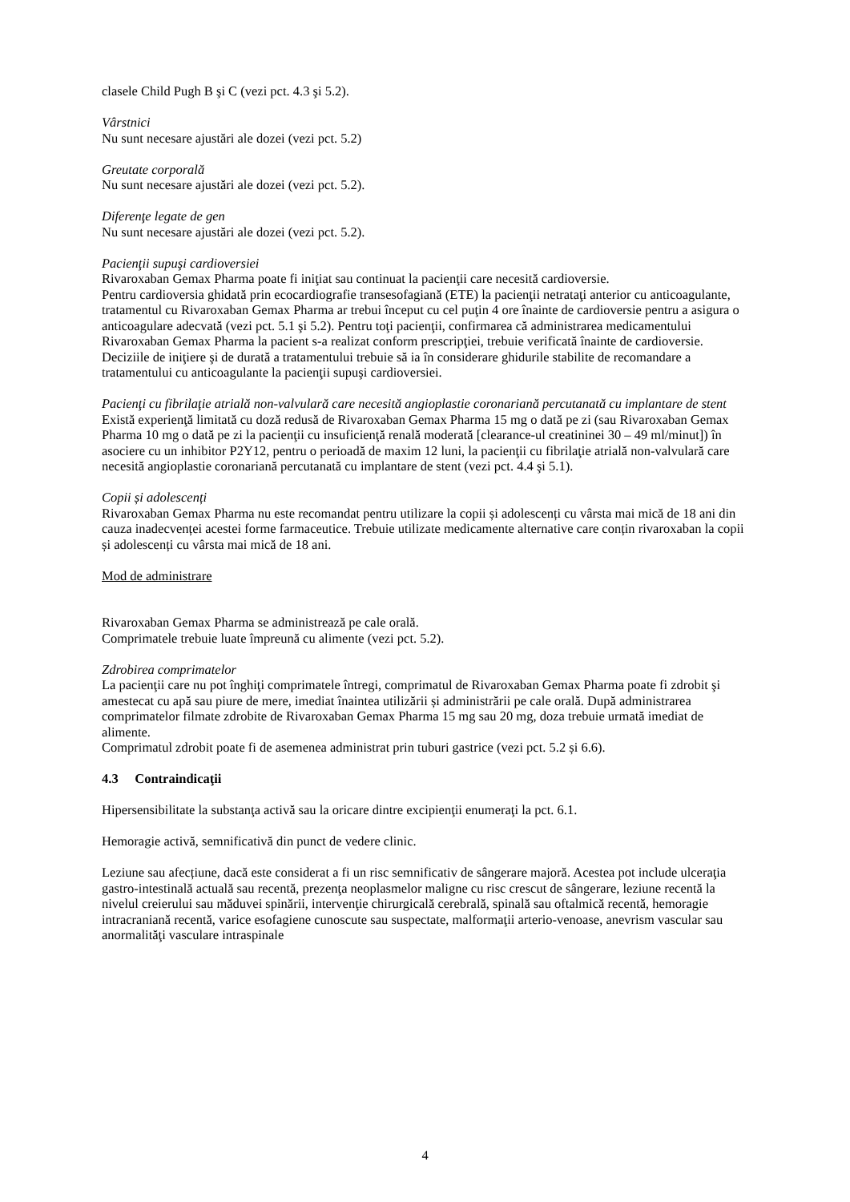clasele Child Pugh B şi C (vezi pct. 4.3 şi 5.2).
Vârstnici
Nu sunt necesare ajustări ale dozei (vezi pct. 5.2)
Greutate corporală
Nu sunt necesare ajustări ale dozei (vezi pct. 5.2).
Diferenţe legate de gen
Nu sunt necesare ajustări ale dozei (vezi pct. 5.2).
Pacienţii supuşi cardioversiei
Rivaroxaban Gemax Pharma poate fi iniţiat sau continuat la pacienţii care necesită cardioversie.
Pentru cardioversia ghidată prin ecocardiografie transesofagiană (ETE) la pacienţii netrataţi anterior cu anticoagulante, tratamentul cu Rivaroxaban Gemax Pharma ar trebui început cu cel puţin 4 ore înainte de cardioversie pentru a asigura o anticoagulare adecvată (vezi pct. 5.1 şi 5.2). Pentru toţi pacienţii, confirmarea că administrarea medicamentului Rivaroxaban Gemax Pharma la pacient s-a realizat conform prescripţiei, trebuie verificată înainte de cardioversie. Deciziile de iniţiere şi de durată a tratamentului trebuie să ia în considerare ghidurile stabilite de recomandare a tratamentului cu anticoagulante la pacienţii supuşi cardioversiei.
Pacienţi cu fibrilaţie atrială non-valvulară care necesită angioplastie coronariană percutanată cu implantare de stent
Există experienţă limitată cu doză redusă de Rivaroxaban Gemax Pharma 15 mg o dată pe zi (sau Rivaroxaban Gemax Pharma 10 mg o dată pe zi la pacienţii cu insuficienţă renală moderată [clearance-ul creatininei 30 – 49 ml/minut]) în asociere cu un inhibitor P2Y12, pentru o perioadă de maxim 12 luni, la pacienţii cu fibrilaţie atrială non-valvulară care necesită angioplastie coronariană percutanată cu implantare de stent (vezi pct. 4.4 şi 5.1).
Copii și adolescenți
Rivaroxaban Gemax Pharma nu este recomandat pentru utilizare la copii și adolescenți cu vârsta mai mică de 18 ani din cauza inadecvenței acestei forme farmaceutice. Trebuie utilizate medicamente alternative care conțin rivaroxaban la copii și adolescenți cu vârsta mai mică de 18 ani.
Mod de administrare
Rivaroxaban Gemax Pharma se administrează pe cale orală.
Comprimatele trebuie luate împreună cu alimente (vezi pct. 5.2).
Zdrobirea comprimatelor
La pacienţii care nu pot înghiţi comprimatele întregi, comprimatul de Rivaroxaban Gemax Pharma poate fi zdrobit şi amestecat cu apă sau piure de mere, imediat înaintea utilizării și administrării pe cale orală. După administrarea comprimatelor filmate zdrobite de Rivaroxaban Gemax Pharma 15 mg sau 20 mg, doza trebuie urmată imediat de alimente.
Comprimatul zdrobit poate fi de asemenea administrat prin tuburi gastrice (vezi pct. 5.2 și 6.6).
4.3 Contraindicaţii
Hipersensibilitate la substanţa activă sau la oricare dintre excipienţii enumeraţi la pct. 6.1.
Hemoragie activă, semnificativă din punct de vedere clinic.
Leziune sau afecțiune, dacă este considerat a fi un risc semnificativ de sângerare majoră. Acestea pot include ulceraţia gastro-intestinală actuală sau recentă, prezenţa neoplasmelor maligne cu risc crescut de sângerare, leziune recentă la nivelul creierului sau măduvei spinării, intervenţie chirurgicală cerebrală, spinală sau oftalmică recentă, hemoragie intracraniană recentă, varice esofagiene cunoscute sau suspectate, malformaţii arterio-venoase, anevrism vascular sau anormalităţi vasculare intraspinale
4